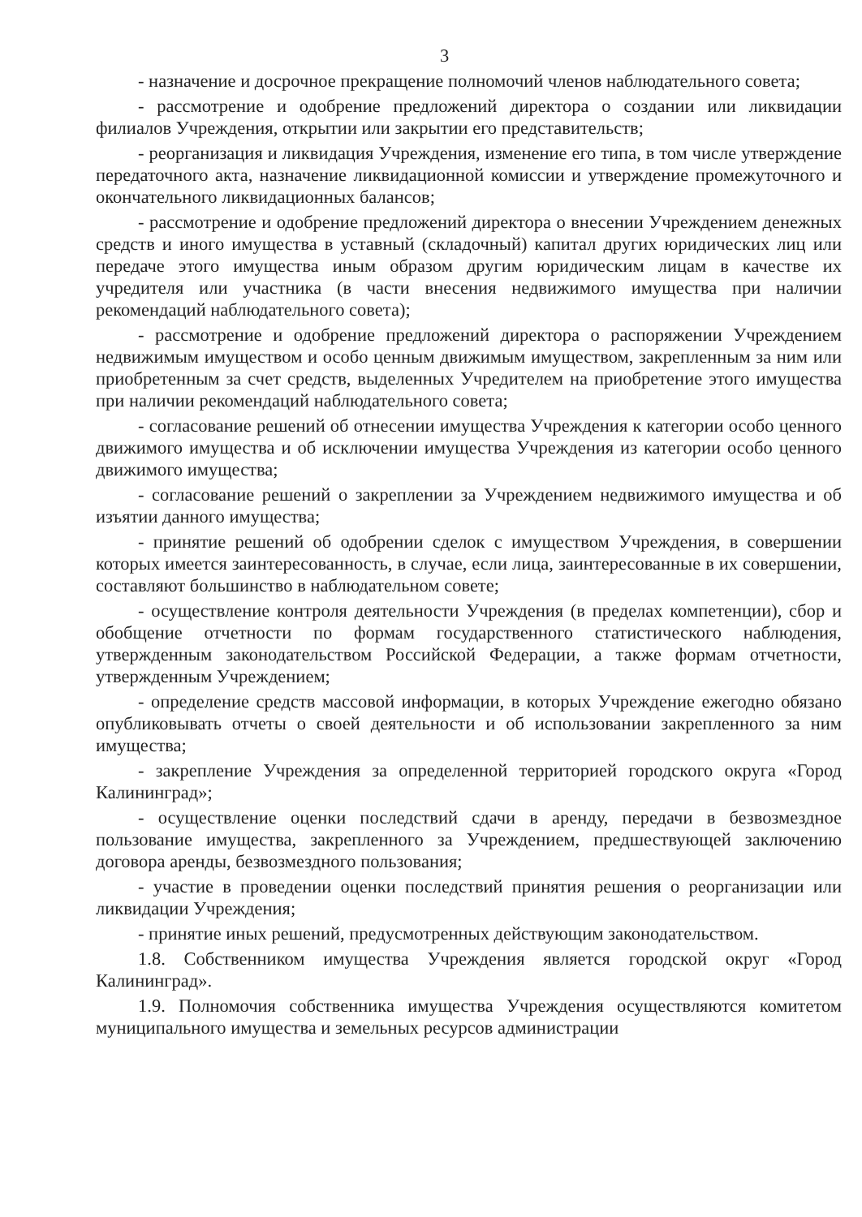3
- назначение и досрочное прекращение полномочий членов наблюдательного совета;
- рассмотрение и одобрение предложений директора о создании или ликвидации филиалов Учреждения, открытии или закрытии его представительств;
- реорганизация и ликвидация Учреждения, изменение его типа, в том числе утверждение передаточного акта, назначение ликвидационной комиссии и утверждение промежуточного и окончательного ликвидационных балансов;
- рассмотрение и одобрение предложений директора о внесении Учреждением денежных средств и иного имущества в уставный (складочный) капитал других юридических лиц или передаче этого имущества иным образом другим юридическим лицам в качестве их учредителя или участника (в части внесения недвижимого имущества при наличии рекомендаций наблюдательного совета);
- рассмотрение и одобрение предложений директора о распоряжении Учреждением недвижимым имуществом и особо ценным движимым имуществом, закрепленным за ним или приобретенным за счет средств, выделенных Учредителем на приобретение этого имущества при наличии рекомендаций наблюдательного совета;
- согласование решений об отнесении имущества Учреждения к категории особо ценного движимого имущества и об исключении имущества Учреждения из категории особо ценного движимого имущества;
- согласование решений о закреплении за Учреждением недвижимого имущества и об изъятии данного имущества;
- принятие решений об одобрении сделок с имуществом Учреждения, в совершении которых имеется заинтересованность, в случае, если лица, заинтересованные в их совершении, составляют большинство в наблюдательном совете;
- осуществление контроля деятельности Учреждения (в пределах компетенции), сбор и обобщение отчетности по формам государственного статистического наблюдения, утвержденным законодательством Российской Федерации, а также формам отчетности, утвержденным Учреждением;
- определение средств массовой информации, в которых Учреждение ежегодно обязано опубликовывать отчеты о своей деятельности и об использовании закрепленного за ним имущества;
- закрепление Учреждения за определенной территорией городского округа «Город Калининград»;
- осуществление оценки последствий сдачи в аренду, передачи в безвозмездное пользование имущества, закрепленного за Учреждением, предшествующей заключению договора аренды, безвозмездного пользования;
- участие в проведении оценки последствий принятия решения о реорганизации или ликвидации Учреждения;
- принятие иных решений, предусмотренных действующим законодательством.
1.8. Собственником имущества Учреждения является городской округ «Город Калининград».
1.9. Полномочия собственника имущества Учреждения осуществляются комитетом муниципального имущества и земельных ресурсов администрации